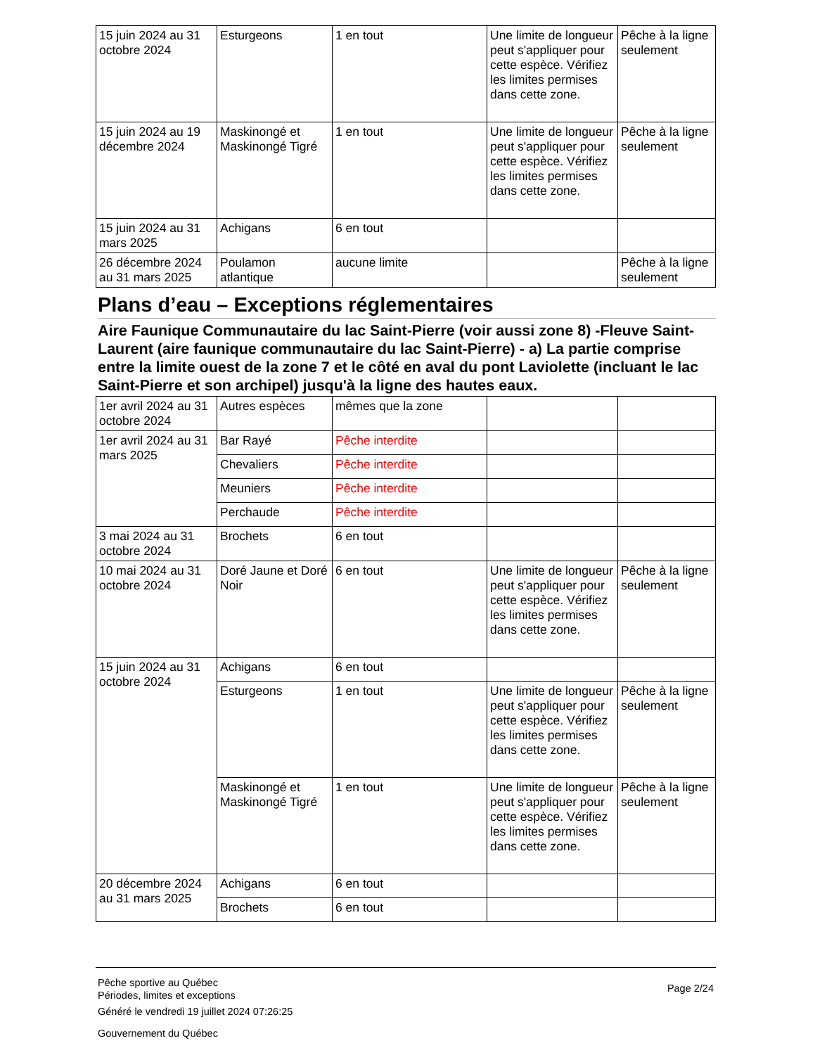| 15 juin 2024 au 31 octobre 2024 | Esturgeons | 1 en tout | Une limite de longueur peut s'appliquer pour cette espèce. Vérifiez les limites permises dans cette zone. | Pêche à la ligne seulement |
| 15 juin 2024 au 19 décembre 2024 | Maskinongé et Maskinongé Tigré | 1 en tout | Une limite de longueur peut s'appliquer pour cette espèce. Vérifiez les limites permises dans cette zone. | Pêche à la ligne seulement |
| 15 juin 2024 au 31 mars 2025 | Achigans | 6 en tout | | |
| 26 décembre 2024 au 31 mars 2025 | Poulamon atlantique | aucune limite | | Pêche à la ligne seulement |
Plans d’eau – Exceptions réglementaires
Aire Faunique Communautaire du lac Saint-Pierre (voir aussi zone 8) -Fleuve Saint-Laurent (aire faunique communautaire du lac Saint-Pierre) - a) La partie comprise entre la limite ouest de la zone 7 et le côté en aval du pont Laviolette (incluant le lac Saint-Pierre et son archipel) jusqu'à la ligne des hautes eaux.
| 1er avril 2024 au 31 octobre 2024 | Autres espèces | mêmes que la zone | | |
| 1er avril 2024 au 31 mars 2025 | Bar Rayé | Pêche interdite | | |
| | Chevaliers | Pêche interdite | | |
| | Meuniers | Pêche interdite | | |
| | Perchaude | Pêche interdite | | |
| 3 mai 2024 au 31 octobre 2024 | Brochets | 6 en tout | | |
| 10 mai 2024 au 31 octobre 2024 | Doré Jaune et Doré Noir | 6 en tout | Une limite de longueur peut s'appliquer pour cette espèce. Vérifiez les limites permises dans cette zone. | Pêche à la ligne seulement |
| 15 juin 2024 au 31 octobre 2024 | Achigans | 6 en tout | | |
| | Esturgeons | 1 en tout | Une limite de longueur peut s'appliquer pour cette espèce. Vérifiez les limites permises dans cette zone. | Pêche à la ligne seulement |
| | Maskinongé et Maskinongé Tigré | 1 en tout | Une limite de longueur peut s'appliquer pour cette espèce. Vérifiez les limites permises dans cette zone. | Pêche à la ligne seulement |
| 20 décembre 2024 au 31 mars 2025 | Achigans | 6 en tout | | |
| | Brochets | 6 en tout | | |
Pêche sportive au Québec
Périodes, limites et exceptions
Généré le vendredi 19 juillet 2024 07:26:25
Gouvernement du Québec
Page 2/24